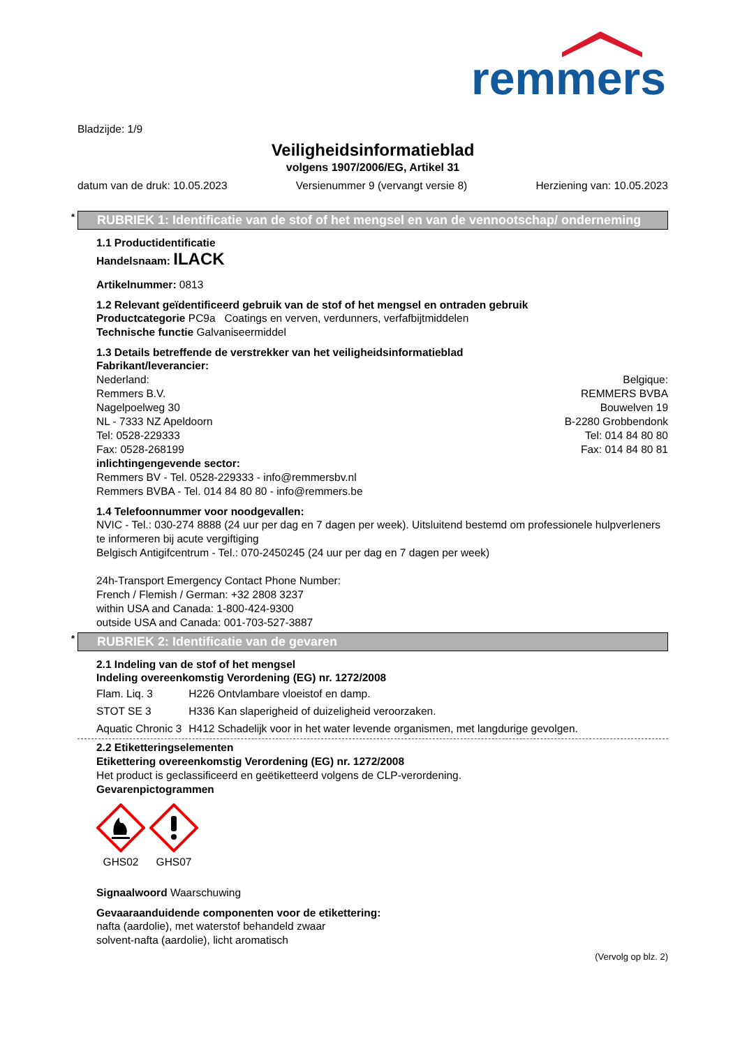remmers
Bladzijde: 1/9
Veiligheidsinformatieblad
volgens 1907/2006/EG, Artikel 31
datum van de druk: 10.05.2023 Versienummer 9 (vervangt versie 8) Herziening van: 10.05.2023
* RUBRIEK 1: Identificatie van de stof of het mengsel en van de vennootschap/ onderneming
1.1 Productidentificatie
Handelsnaam: ILACK
Artikelnummer: 0813
1.2 Relevant geïdentificeerd gebruik van de stof of het mengsel en ontraden gebruik
Productcategorie PC9a Coatings en verven, verdunners, verfafbijtmiddelen
Technische functie Galvaniseermiddel
1.3 Details betreffende de verstrekker van het veiligheidsinformatieblad
Fabrikant/leverancier:
Nederland:
Remmers B.V.
Nagelpoelweg 30
NL - 7333 NZ Apeldoorn
Tel: 0528-229333
Fax: 0528-268199
Belgique:
REMMERS BVBA
Bouwelven 19
B-2280 Grobbendonk
Tel: 014 84 80 80
Fax: 014 84 80 81
inlichtingengevende sector:
Remmers BV - Tel. 0528-229333 - info@remmersbv.nl
Remmers BVBA - Tel. 014 84 80 80 - info@remmers.be
1.4 Telefoonnummer voor noodgevallen:
NVIC - Tel.: 030-274 8888 (24 uur per dag en 7 dagen per week). Uitsluitend bestemd om professionele hulpverleners te informeren bij acute vergiftiging
Belgisch Antigifcentrum - Tel.: 070-2450245 (24 uur per dag en 7 dagen per week)
24h-Transport Emergency Contact Phone Number:
French / Flemish / German: +32 2808 3237
within USA and Canada: 1-800-424-9300
outside USA and Canada: 001-703-527-3887
* RUBRIEK 2: Identificatie van de gevaren
2.1 Indeling van de stof of het mengsel
Indeling overeenkomstig Verordening (EG) nr. 1272/2008
| Flam. Liq. 3 | H226 Ontvlambare vloeistof en damp. |
| STOT SE 3 | H336 Kan slaperigheid of duizeligheid veroorzaken. |
| Aquatic Chronic 3 | H412 Schadelijk voor in het water levende organismen, met langdurige gevolgen. |
2.2 Etiketteringselementen
Etikettering overeenkomstig Verordening (EG) nr. 1272/2008
Het product is geclassificeerd en geëtiketteerd volgens de CLP-verordening.
Gevarenpictogrammen
GHS02 GHS07
Signaalwoord Waarschuwing
Gevaaraanduidende componenten voor de etikettering:
nafta (aardolie), met waterstof behandeld zwaar
solvent-nafta (aardolie), licht aromatisch
(Vervolg op blz. 2)